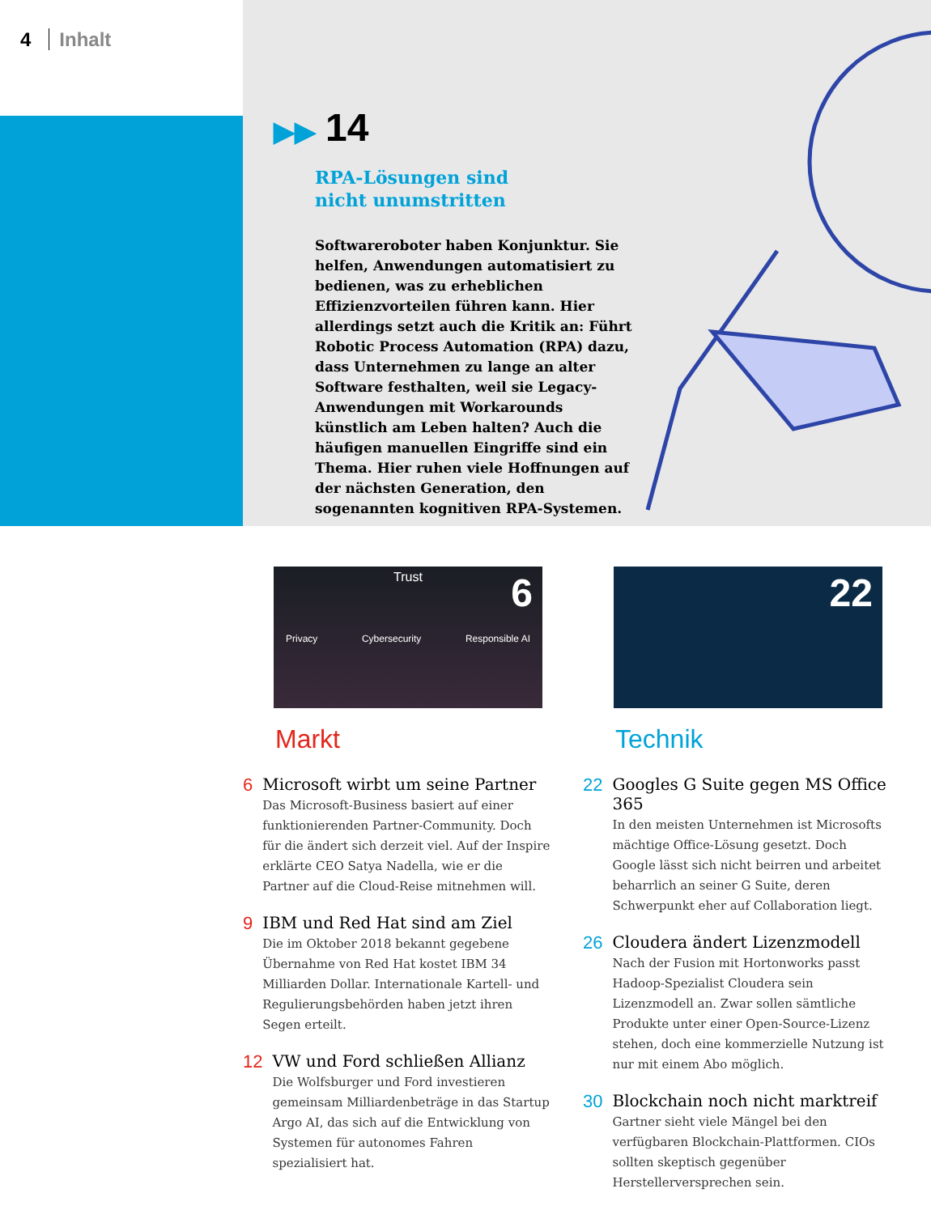4 Inhalt
▶▶ 14
RPA-Lösungen sind
nicht unumstritten
Softwareroboter haben Konjunktur. Sie helfen, Anwendungen automatisiert zu bedienen, was zu erheblichen Effizienzvorteilen führen kann. Hier allerdings setzt auch die Kritik an: Führt Robotic Process Automation (RPA) dazu, dass Unternehmen zu lange an alter Software festhalten, weil sie Legacy-Anwendungen mit Workarounds künstlich am Leben halten? Auch die häufigen manuellen Eingriffe sind ein Thema. Hier ruhen viele Hoffnungen auf der nächsten Generation, den sogenannten kognitiven RPA-Systemen.
Trust
6
Privacy Cybersecurity Responsible AI
22
Markt
6 Microsoft wirbt um seine Partner
Das Microsoft-Business basiert auf einer funktionierenden Partner-Community. Doch für die ändert sich derzeit viel. Auf der Inspire erklärte CEO Satya Nadella, wie er die Partner auf die Cloud-Reise mitnehmen will.
9 IBM und Red Hat sind am Ziel
Die im Oktober 2018 bekannt gegebene Übernahme von Red Hat kostet IBM 34 Milliarden Dollar. Internationale Kartell- und Regulierungsbehörden haben jetzt ihren Segen erteilt.
12 VW und Ford schließen Allianz
Die Wolfsburger und Ford investieren gemeinsam Milliardenbeträge in das Startup Argo AI, das sich auf die Entwicklung von Systemen für autonomes Fahren spezialisiert hat.
Technik
22 Googles G Suite gegen MS Office 365
In den meisten Unternehmen ist Microsofts mächtige Office-Lösung gesetzt. Doch Google lässt sich nicht beirren und arbeitet beharrlich an seiner G Suite, deren Schwerpunkt eher auf Collaboration liegt.
26 Cloudera ändert Lizenzmodell
Nach der Fusion mit Hortonworks passt Hadoop-Spezialist Cloudera sein Lizenzmodell an. Zwar sollen sämtliche Produkte unter einer Open-Source-Lizenz stehen, doch eine kommerzielle Nutzung ist nur mit einem Abo möglich.
30 Blockchain noch nicht marktreif
Gartner sieht viele Mängel bei den verfügbaren Blockchain-Plattformen. CIOs sollten skeptisch gegenüber Herstellerversprechen sein.